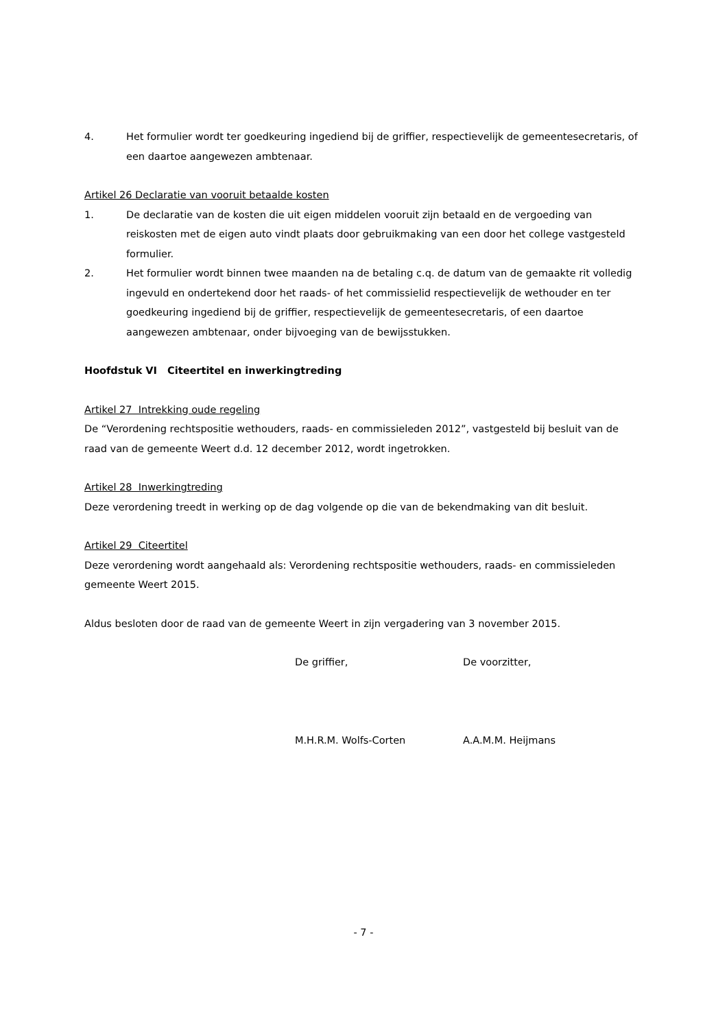4. Het formulier wordt ter goedkeuring ingediend bij de griffier, respectievelijk de gemeentesecretaris, of een daartoe aangewezen ambtenaar.
Artikel 26 Declaratie van vooruit betaalde kosten
1. De declaratie van de kosten die uit eigen middelen vooruit zijn betaald en de vergoeding van reiskosten met de eigen auto vindt plaats door gebruikmaking van een door het college vastgesteld formulier.
2. Het formulier wordt binnen twee maanden na de betaling c.q. de datum van de gemaakte rit volledig ingevuld en ondertekend door het raads- of het commissielid respectievelijk de wethouder en ter goedkeuring ingediend bij de griffier, respectievelijk de gemeentesecretaris, of een daartoe aangewezen ambtenaar, onder bijvoeging van de bewijsstukken.
Hoofdstuk VI Citeertitel en inwerkingtreding
Artikel 27 Intrekking oude regeling
De “Verordening rechtspositie wethouders, raads- en commissieleden 2012”, vastgesteld bij besluit van de raad van de gemeente Weert d.d. 12 december 2012, wordt ingetrokken.
Artikel 28 Inwerkingtreding
Deze verordening treedt in werking op de dag volgende op die van de bekendmaking van dit besluit.
Artikel 29 Citeertitel
Deze verordening wordt aangehaald als: Verordening rechtspositie wethouders, raads- en commissieleden gemeente Weert 2015.
Aldus besloten door de raad van de gemeente Weert in zijn vergadering van 3 november 2015.
De griffier, De voorzitter,
M.H.R.M. Wolfs-Corten A.A.M.M. Heijmans
- 7 -